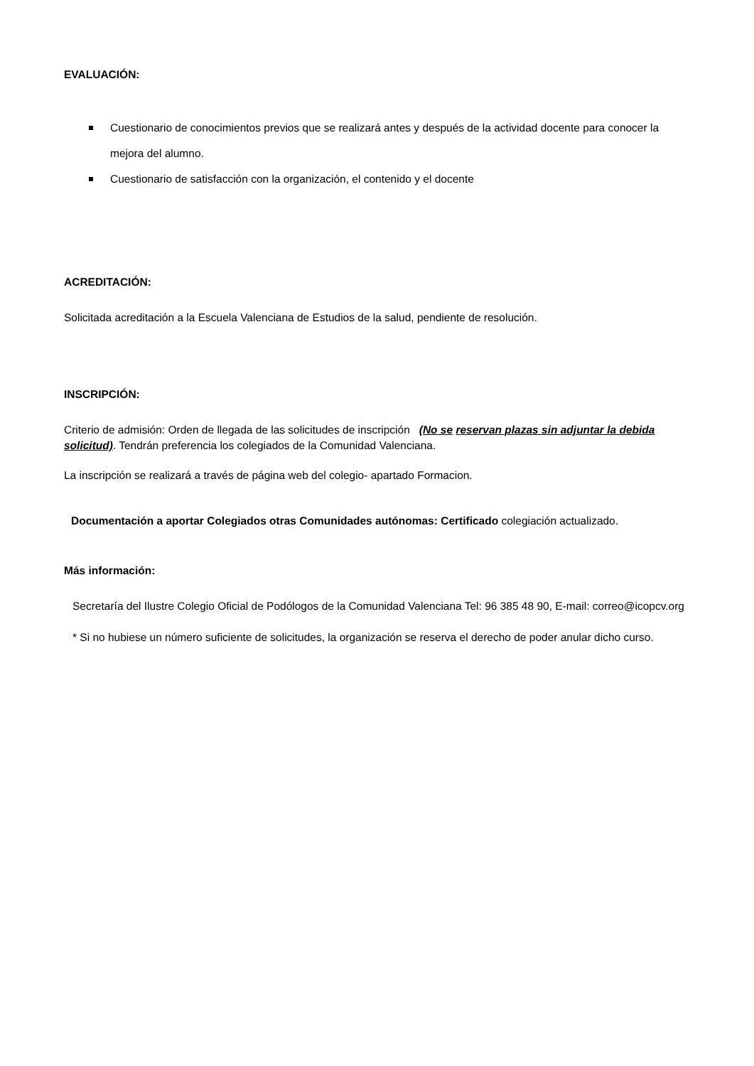EVALUACIÓN:
Cuestionario de conocimientos previos que se realizará antes y después de la actividad docente para conocer la mejora del alumno.
Cuestionario de satisfacción con la organización, el contenido y el docente
ACREDITACIÓN:
Solicitada acreditación a la Escuela Valenciana de Estudios de la salud, pendiente de resolución.
INSCRIPCIÓN:
Criterio de admisión: Orden de llegada de las solicitudes de inscripción (No se reservan plazas sin adjuntar la debida solicitud). Tendrán preferencia los colegiados de la Comunidad Valenciana.
La inscripción se realizará a través de página web del colegio- apartado Formacion.
Documentación a aportar Colegiados otras Comunidades autónomas: Certificado colegiación actualizado.
Más información:
Secretaría del Ilustre Colegio Oficial de Podólogos de la Comunidad Valenciana Tel: 96 385 48 90, E-mail: correo@icopcv.org
* Si no hubiese un número suficiente de solicitudes, la organización se reserva el derecho de poder anular dicho curso.